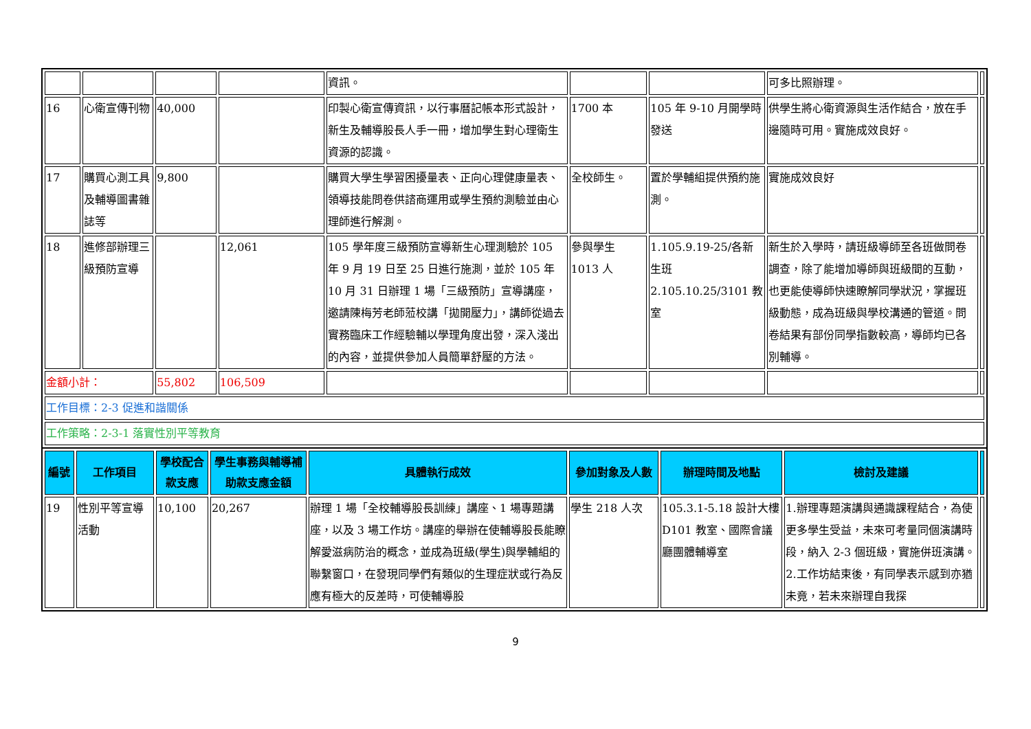| | | | | 資訊。 | | | 可多比照辦理。 | |
| 16 | 心衛宣傳刊物 | 40,000 | | 印製心衛宣傳資訊，以行事曆記帳本形式設計，新生及輔導股長人手一冊，增加學生對心理衛生資源的認識。 | 1700 本 | 105 年 9-10 月開學時發送 | 供學生將心衛資源與生活作結合，放在手邊隨時可用。實施成效良好。 | |
| 17 | 購買心測工具及輔導圖書雜誌等 | 9,800 | | 購買大學生學習困擾量表、正向心理健康量表、領導技能問卷供諮商運用或學生預約測驗並由心理師進行解測。 | 全校師生。 | 置於學輔組提供預約施測。 | 實施成效良好 | |
| 18 | 進修部辦理三級預防宣導 | | 12,061 | 105 學年度三級預防宣導新生心理測驗於 105 年 9 月 19 日至 25 日進行施測，並於 105 年 10 月 31 日辦理 1 場「三級預防」宣導講座，邀請陳梅芳老師蒞校講「拋開壓力」，講師從過去實務臨床工作經驗輔以學理角度出發，深入淺出的內容，並提供參加人員簡單舒壓的方法。 | 參與學生 1013 人 | 1.105.9.19-25/各新生班 2.105.10.25/3101 教室 | 新生於入學時，請班級導師至各班做問卷調查，除了能增加導師與班級間的互動，也更能使導師快速瞭解同學狀況，掌握班級動態，成為班級與學校溝通的管道。問卷結果有部份同學指數較高，導師均已各別輔導。 | |
| 金額小計： | | 55,802 | 106,509 | | | | | |
| 工作目標：2-3 促進和諧關係 | | | | | | | | |
| 工作策略：2-3-1 落實性別平等教育 | | | | | | | | |
| 編號 | 工作項目 | 學校配合款支應 | 學生事務與輔導補助款支應金額 | 具體執行成效 | 參加對象及人數 | 辦理時間及地點 | 檢討及建議 | |
| --- | --- | --- | --- | --- | --- | --- | --- | --- |
| 19 | 性別平等宣導活動 | 10,100 | 20,267 | 辦理 1 場「全校輔導股長訓練」講座、1 場專題講座，以及 3 場工作坊。講座的舉辦在使輔導股長能瞭解愛滋病防治的概念，並成為班級(學生)與學輔組的聯繫窗口，在發現同學們有類似的生理症狀或行為反應有極大的反差時，可使輔導股 | 學生 218 人次 | 105.3.1-5.18 設計大樓 D101 教室、國際會議廳團體輔導室 | 1.辦理專題演講與通識課程結合，為使更多學生受益，未來可考量同個演講時段，納入 2-3 個班級，實施併班演講。 2.工作坊結束後，有同學表示感到亦猶未竟，若未來辦理自我探 | |
9